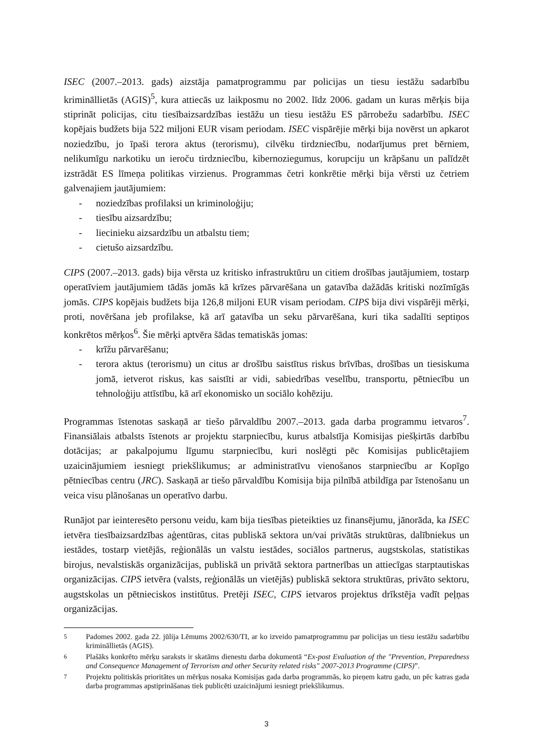ISEC (2007.–2013. gads) aizstāja pamatprogrammu par policijas un tiesu iestāžu sadarbību krimināllietās (AGIS)<sup>5</sup>, kura attiecās uz laikposmu no 2002. līdz 2006. gadam un kuras mērķis bija stiprināt policijas, citu tiesībaizsardzības iestāžu un tiesu iestāžu ES pārrobežu sadarbību. ISEC kopējais budžets bija 522 miljoni EUR visam periodam. ISEC vispārējie mērķi bija novērst un apkarot noziedzību, jo īpaši terora aktus (terorismu), cilvēku tirdzniecību, nodarījumus pret bērniem, nelikumīgu narkotiku un ieroču tirdzniecību, kibernoziegumus, korupciju un krāpšanu un palīdzēt izstrādāt ES līmeņa politikas virzienus. Programmas četri konkrētie mērķi bija vērsti uz četriem galvenajiem jautājumiem:
- noziedzības profilaksi un kriminoloģiju;
- tiesību aizsardzību;
- liecinieku aizsardzību un atbalstu tiem;
- cietušo aizsardzību.
CIPS (2007.–2013. gads) bija vērsta uz kritisko infrastruktūru un citiem drošības jautājumiem, tostarp operatīviem jautājumiem tādās jomās kā krīzes pārvarēšana un gatavība dažādās kritiski nozīmīgās jomās. CIPS kopējais budžets bija 126,8 miljoni EUR visam periodam. CIPS bija divi vispārēji mērķi, proti, novēršana jeb profilakse, kā arī gatavība un seku pārvarēšana, kuri tika sadalīti septiņos konkrētos mērķos<sup>6</sup>. Šie mērķi aptvēra šādas tematiskās jomas:
- krīžu pārvarēšanu;
- terora aktus (terorismu) un citus ar drošību saistītus riskus brīvības, drošības un tiesiskuma jomā, ietverot riskus, kas saistīti ar vidi, sabiedrības veselību, transportu, pētniecību un tehnoloģiju attīstību, kā arī ekonomisko un sociālo kohēziju.
Programmas īstenotas saskaņā ar tiešo pārvaldību 2007.–2013. gada darba programmu ietvaros<sup>7</sup>. Finansiālais atbalsts īstenots ar projektu starpniecību, kurus atbalstīja Komisijas piešķirtās darbību dotācijas; ar pakalpojumu līgumu starpniecību, kuri noslēgti pēc Komisijas publicētajiem uzaicinājumiem iesniegt priekšlikumus; ar administratīvu vienošanos starpniecību ar Kopīgo pētniecības centru (JRC). Saskaņā ar tiešo pārvaldību Komisija bija pilnībā atbildīga par īstenošanu un veica visu plānošanas un operatīvo darbu.
Runājot par ieinteresēto personu veidu, kam bija tiesības pieteikties uz finansējumu, jānorāda, ka ISEC ietvēra tiesībaizsardzības aģentūras, citas publiskā sektora un/vai privātās struktūras, dalībniekus un iestādes, tostarp vietējās, reģionālās un valstu iestādes, sociālos partnerus, augstskolas, statistikas birojus, nevalstiskās organizācijas, publiskā un privātā sektora partnerības un attiecīgas starptautiskas organizācijas. CIPS ietvēra (valsts, reģionālās un vietējās) publiskā sektora struktūras, privāto sektoru, augstskolas un pētnieciskos institūtus. Pretēji ISEC, CIPS ietvaros projektus drīkstēja vadīt peļņas organizācijas.
<sup>5</sup> Padomes 2002. gada 22. jūlija Lēmums 2002/630/TI, ar ko izveido pamatprogrammu par policijas un tiesu iestāžu sadarbību krimināllietās (AGIS).
<sup>6</sup> Plašāks konkrēto mērķu saraksts ir skatāms dienestu darba dokumentā “Ex-post Evaluation of the "Prevention, Preparedness and Consequence Management of Terrorism and other Security related risks" 2007-2013 Programme (CIPS)”.
<sup>7</sup> Projektu politiskās prioritātes un mērķus nosaka Komisijas gada darba programmās, ko pieņem katru gadu, un pēc katras gada darba programmas apstiprināšanas tiek publicēti uzaicinājumi iesniegt priekšlikumus.
3